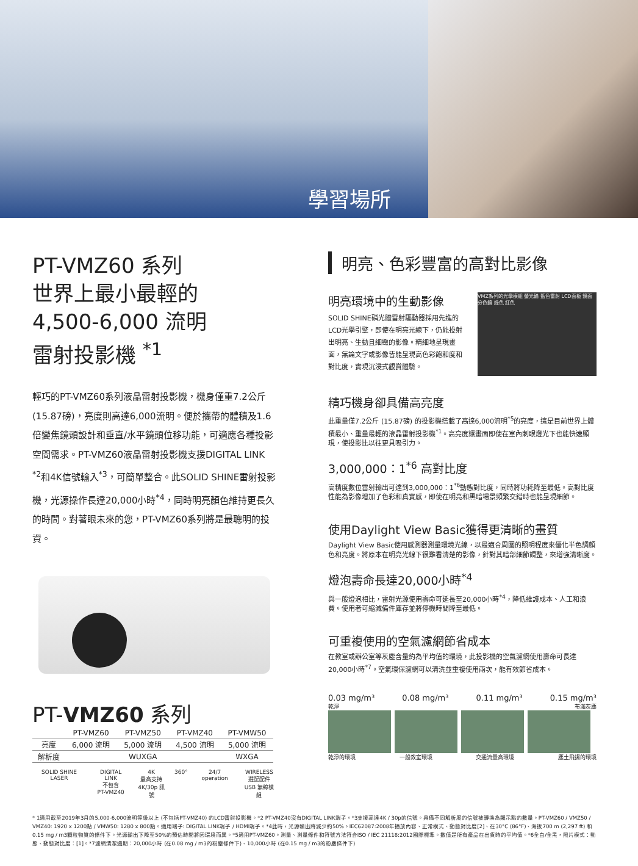學習場所
PT-VMZ60 系列
世界上最小最輕的
4,500-6,000 流明
雷射投影機 <sup>*1</sup>
輕巧的PT-VMZ60系列液晶雷射投影機，機身僅重7.2公斤(15.87磅)，亮度則高達6,000流明。便於攜帶的體積及1.6倍變焦鏡頭設計和垂直/水平鏡頭位移功能，可適應各種投影空間需求。PT-VMZ60液晶雷射投影機支援DIGITAL LINK <sup>*2</sup>和4K信號輸入<sup>*3</sup>，可簡單整合。此SOLID SHINE雷射投影機，光源操作長達20,000小時<sup>*4</sup>，同時明亮顏色維持更長久的時間。對著眼未來的您，PT-VMZ60系列將是最聰明的投資。
PT-VMZ60 系列
| | PT-VMZ60 | PT-VMZ50 | PT-VMZ40 | PT-VMW50 |
| --- | --- | --- | --- | --- |
| 亮度 | 6,000 流明 | 5,000 流明 | 4,500 流明 | 5,000 流明 |
| 解析度 | WUXGA | | | WXGA |
SOLID SHINE LASER DIGITAL LINK
不包含
PT-VMZ40
4K
最高支持
4K/30p 訊號
360° 24/7 operation WIRELESS
選配配件
USB 無線模組
明亮、色彩豐富的高對比影像
VMZ系列的光學模組 螢光輪 藍色雷射 LCD面板 鏡面 分色鏡 綠色 紅色
明亮環境中的生動影像
SOLID SHINE磷光體雷射驅動器採用先進的LCD光學引擎，即使在明亮光線下，仍能投射出明亮、生動且細緻的影像。精細地呈現畫面，無論文字或影像皆能呈現高色彩飽和度和對比度，實現沉浸式觀賞體驗。
精巧機身卻具備高亮度
此重量僅7.2公斤 (15.87磅) 的投影機搭載了高達6,000流明<sup>*5</sup>的亮度，這是目前世界上體積最小、重量最輕的液晶雷射投影機<sup>*1</sup>。高亮度讓畫面即使在室內刺眼燈光下也能快速顯現，使投影比以往更具吸引力。
3,000,000：1<sup>*6</sup> 高對比度
高精度數位雷射輸出可達到3,000,000：1<sup>*6</sup>動態對比度，同時將功耗降至最低。高對比度性能為影像增加了色彩和真實感，即使在明亮和黑暗場景頻繁交錯時也能呈現細節。
使用Daylight View Basic獲得更清晰的畫質
Daylight View Basic使用感測器測量環境光線，以最適合周圍的照明程度來優化半色調顏色和亮度。將原本在明亮光線下很難看清楚的影像，針對其暗部細節調整，來增強清晰度。
燈泡壽命長達20,000小時<sup>*4</sup>
與一般燈泡相比，雷射光源使用壽命可延長至20,000小時<sup>*4</sup>，降低維護成本、人工和浪費。使用者可縮減備件庫存並將停機時間降至最低。
可重複使用的空氣濾網節省成本
在教室或辦公室等灰塵含量約為平均值的環境，此投影機的空氣濾網使用壽命可長達20,000小時<sup>*7</sup>。空氣環保濾網可以清洗並重複使用兩次，能有效節省成本。
0.03 mg/m³ 0.08 mg/m³ 0.11 mg/m³ 0.15 mg/m³
乾淨 布滿灰塵
乾淨的環境 一般教室環境 交通流量高環境 塵土飛揚的環境
* 1適用截至2019年3月的5,000-6,000流明等級以上 (不包括PT-VMZ40) 的LCD雷射投影機。*2 PT-VMZ40沒有DIGITAL LINK端子。*3支援高達4K / 30p的信號。具備不同解析度的信號被轉換為顯示點的數量。PT-VMZ60 / VMZ50 / VMZ40: 1920 x 1200點 / VMW50: 1280 x 800點。適用端子: DIGITAL LINK端子 / HDMI端子。*4此時，光源輸出將減少約50%。IEC62087:2008年播放內容、正常模式、動態對比度[2]、在30°C (86°F)、海拔700 m (2,297 ft) 和0.15 mg / m3顆粒物質的條件下。光源輸出下降至50%的預估時間將因環境而異。*5適用PT-VMZ60。測量、測量條件和符號方法符合ISO / IEC 21118:2012國際標準。數值是所有產品在出貨時的平均值。*6全白/全黑，照片模式：動態、動態對比度：[1]。*7濾網清潔週期：20,000小時 (在0.08 mg / m3的粉塵條件下)、10,000小時 (在0.15 mg / m3的粉塵條件下)